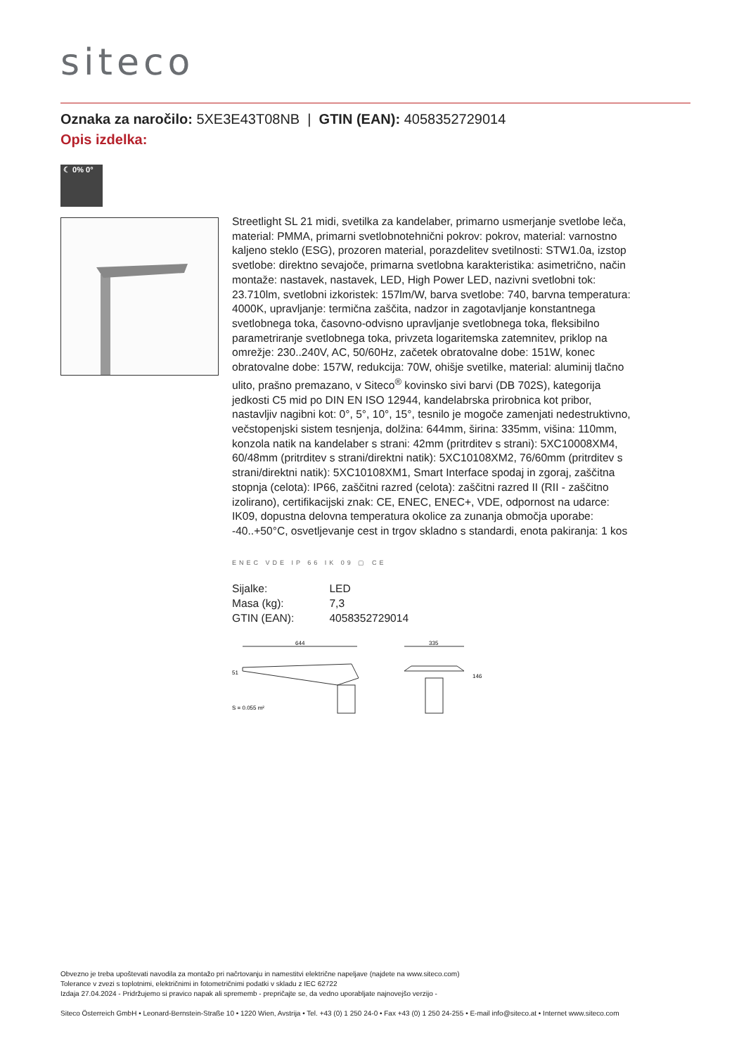siteco
Oznaka za naročilo: 5XE3E43T08NB | GTIN (EAN): 4058352729014
Opis izdelka:
☾ 0% 0°
Streetlight SL 21 midi, svetilka za kandelaber, primarno usmerjanje svetlobe leča, material: PMMA, primarni svetlobnotehnični pokrov: pokrov, material: varnostno kaljeno steklo (ESG), prozoren material, porazdelitev svetilnosti: STW1.0a, izstop svetlobe: direktno sevajoče, primarna svetlobna karakteristika: asimetrično, način montaže: nastavek, nastavek, LED, High Power LED, nazivni svetlobni tok: 23.710lm, svetlobni izkoristek: 157lm/W, barva svetlobe: 740, barvna temperatura: 4000K, upravljanje: termična zaščita, nadzor in zagotavljanje konstantnega svetlobnega toka, časovno-odvisno upravljanje svetlobnega toka, fleksibilno parametriranje svetlobnega toka, privzeta logaritemska zatemnitev, priklop na omrežje: 230..240V, AC, 50/60Hz, začetek obratovalne dobe: 151W, konec obratovalne dobe: 157W, redukcija: 70W, ohišje svetilke, material: aluminij tlačno ulito, prašno premazano, v Siteco<sup>®</sup> kovinsko sivi barvi (DB 702S), kategorija jedkosti C5 mid po DIN EN ISO 12944, kandelabrska prirobnica kot pribor, nastavljiv nagibni kot: 0°, 5°, 10°, 15°, tesnilo je mogoče zamenjati nedestruktivno, večstopenjski sistem tesnjenja, dolžina: 644mm, širina: 335mm, višina: 110mm, konzola natik na kandelaber s strani: 42mm (pritrditev s strani): 5XC10008XM4, 60/48mm (pritrditev s strani/direktni natik): 5XC10108XM2, 76/60mm (pritrditev s strani/direktni natik): 5XC10108XM1, Smart Interface spodaj in zgoraj, zaščitna stopnja (celota): IP66, zaščitni razred (celota): zaščitni razred II (RII - zaščitno izolirano), certifikacijski znak: CE, ENEC, ENEC+, VDE, odpornost na udarce: IK09, dopustna delovna temperatura okolice za zunanja območja uporabe: -40..+50°C, osvetljevanje cest in trgov skladno s standardi, enota pakiranja: 1 kos
ENEC VDE IP 66 IK 09 ▢ CE
| Sijalke: | LED |
| Masa (kg): | 7,3 |
| GTIN (EAN): | 4058352729014 |
644
51
335
146
S = 0.055 m²
Obvezno je treba upoštevati navodila za montažo pri načrtovanju in namestitvi električne napeljave (najdete na www.siteco.com)
Tolerance v zvezi s toplotnimi, električnimi in fotometričnimi podatki v skladu z IEC 62722
Izdaja 27.04.2024 - Pridržujemo si pravico napak ali sprememb - prepričajte se, da vedno uporabljate najnovejšo verzijo -
Siteco Österreich GmbH • Leonard-Bernstein-Straße 10 • 1220 Wien, Avstrija • Tel. +43 (0) 1 250 24-0 • Fax +43 (0) 1 250 24-255 • E-mail info@siteco.at • Internet www.siteco.com